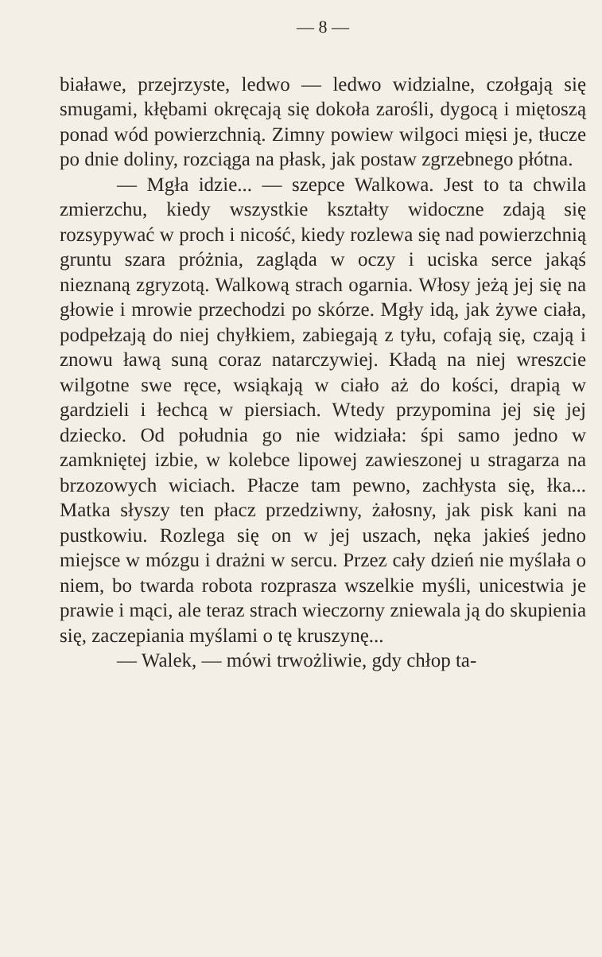— 8 —
białawe, przejrzyste, ledwo — ledwo widzialne, czołgają się smugami, kłębami okręcają się dokoła zarośli, dygocą i miętoszą ponad wód powierzchnią. Zimny powiew wilgoci mięsi je, tłucze po dnie doliny, rozciąga na płask, jak postaw zgrzebnego płótna.
— Mgła idzie... — szepce Walkowa. Jest to ta chwila zmierzchu, kiedy wszystkie kształty widoczne zdają się rozsypywać w proch i nicość, kiedy rozlewa się nad powierzchnią gruntu szara próżnia, zagląda w oczy i uciska serce jakąś nieznaną zgryzotą. Walkową strach ogarnia. Włosy jeżą jej się na głowie i mrowie przechodzi po skórze. Mgły idą, jak żywe ciała, podpełzają do niej chyłkiem, zabiegają z tyłu, cofają się, czają i znowu ławą suną coraz natarczywiej. Kładą na niej wreszcie wilgotne swe ręce, wsiąkają w ciało aż do kości, drapią w gardzieli i łechcą w piersiach. Wtedy przypomina jej się jej dziecko. Od południa go nie widziała: śpi samo jedno w zamkniętej izbie, w kolebce lipowej zawieszonej u stragarza na brzozowych wiciach. Płacze tam pewno, zachłysta się, łka... Matka słyszy ten płacz przedziwny, żałosny, jak pisk kani na pustkowiu. Rozlega się on w jej uszach, nęka jakieś jedno miejsce w mózgu i drażni w sercu. Przez cały dzień nie myślała o niem, bo twarda robota rozprasza wszelkie myśli, unicestwia je prawie i mąci, ale teraz strach wieczorny zniewala ją do skupienia się, zaczepiania myślami o tę kruszynę...
— Walek, — mówi trwożliwie, gdy chłop ta-